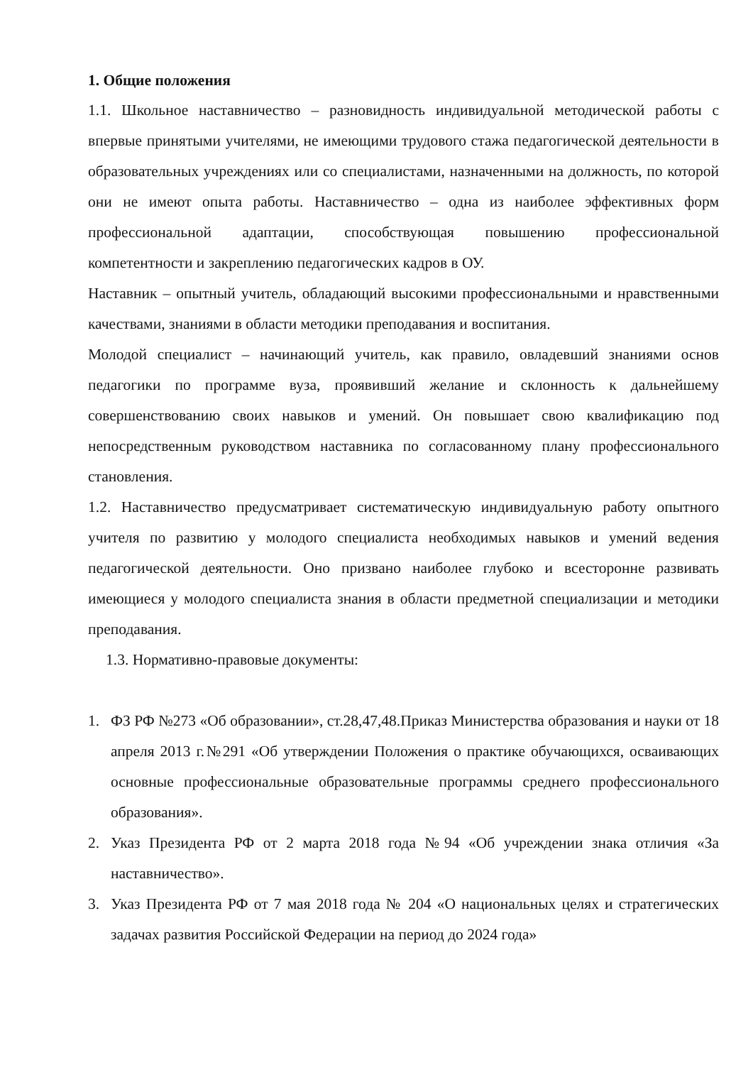1. Общие положения
1.1. Школьное наставничество – разновидность индивидуальной методической работы с впервые принятыми учителями, не имеющими трудового стажа педагогической деятельности в образовательных учреждениях или со специалистами, назначенными на должность, по которой они не имеют опыта работы. Наставничество – одна из наиболее эффективных форм профессиональной адаптации, способствующая повышению профессиональной компетентности и закреплению педагогических кадров в ОУ.
Наставник – опытный учитель, обладающий высокими профессиональными и нравственными качествами, знаниями в области методики преподавания и воспитания.
Молодой специалист – начинающий учитель, как правило, овладевший знаниями основ педагогики по программе вуза, проявивший желание и склонность к дальнейшему совершенствованию своих навыков и умений. Он повышает свою квалификацию под непосредственным руководством наставника по согласованному плану профессионального становления.
1.2. Наставничество предусматривает систематическую индивидуальную работу опытного учителя по развитию у молодого специалиста необходимых навыков и умений ведения педагогической деятельности. Оно призвано наиболее глубоко и всесторонне развивать имеющиеся у молодого специалиста знания в области предметной специализации и методики преподавания.
1.3. Нормативно-правовые документы:
1. ФЗ РФ №273 «Об образовании», ст.28,47,48.Приказ Министерства образования и науки от 18 апреля 2013 г.№291 «Об утверждении Положения о практике обучающихся, осваивающих основные профессиональные образовательные программы среднего профессионального образования».
2. Указ Президента РФ от 2 марта 2018 года №94 «Об учреждении знака отличия «За наставничество».
3. Указ Президента РФ от 7 мая 2018 года № 204 «О национальных целях и стратегических задачах развития Российской Федерации на период до 2024 года»